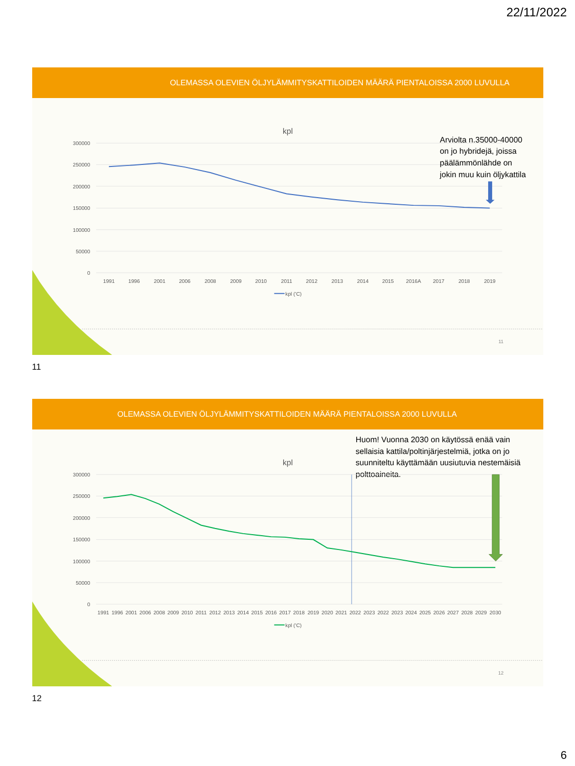22/11/2022
OLEMASSA OLEVIEN ÖLJYLÄMMITYSKATTILOIDEN MÄÄRÄ PIENTALOISSA 2000 LUVULLA
kpl
300000
250000
200000
150000
100000
50000
0
1991
1996
2001
2006
2008
2009
2010
2011
2012
2013
2014
2015
2016A
2017
2018
2019
kpl ('C)
Arviolta n.35000-40000
on jo hybridejä, joissa
päälämmönlähde on
jokin muu kuin öljykattila
11
11
OLEMASSA OLEVIEN ÖLJYLÄMMITYSKATTILOIDEN MÄÄRÄ PIENTALOISSA 2000 LUVULLA
Huom! Vuonna 2030 on käytössä enää vain
sellaisia kattila/poltinjärjestelmiä, jotka on jo
suunniteltu käyttämään uusiutuvia nestemäisiä
polttoaineita.
kpl
300000
250000
200000
150000
100000
50000
0
1991
1996
2001
2006
2008
2009
2010
2011
2012
2013
2014
2015
2016
2017
2018
2019
2020
2021
2022
2023
2022
2023
2024
2025
2026
2027
2028
2029
2030
kpl ('C)
12
12
6